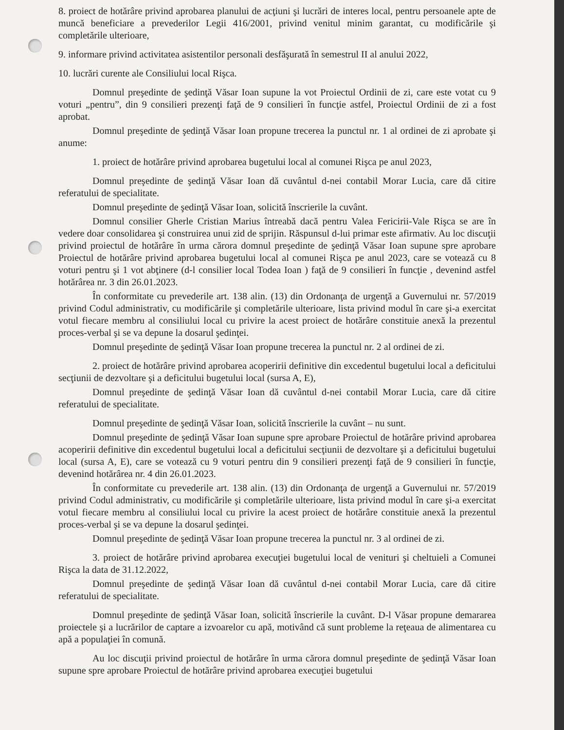8. proiect de hotărâre privind aprobarea planului de acţiuni şi lucrări de interes local, pentru persoanele apte de muncă beneficiare a prevederilor Legii 416/2001, privind venitul minim garantat, cu modificările şi completările ulterioare,
9. informare privind activitatea asistentilor personali desfăşurată în semestrul II al anului 2022,
10. lucrări curente ale Consiliului local Rişca.
Domnul preşedinte de şedinţă Văsar Ioan supune la vot Proiectul Ordinii de zi, care este votat cu 9 voturi „pentru”, din 9 consilieri prezenţi faţă de 9 consilieri în funcţie astfel, Proiectul Ordinii de zi a fost aprobat.
Domnul preşedinte de şedinţă Văsar Ioan propune trecerea la punctul nr. 1 al ordinei de zi aprobate şi anume:
1. proiect de hotărâre privind aprobarea bugetului local al comunei Rişca pe anul 2023,
Domnul preşedinte de şedinţă Văsar Ioan dă cuvântul d-nei contabil Morar Lucia, care dă citire referatului de specialitate.
Domnul preşedinte de şedinţă Văsar Ioan, solicită înscrierile la cuvânt.
Domnul consilier Gherle Cristian Marius întreabă dacă pentru Valea Fericirii-Vale Rişca se are în vedere doar consolidarea şi construirea unui zid de sprijin. Răspunsul d-lui primar este afirmativ. Au loc discuţii privind proiectul de hotărâre în urma cărora domnul preşedinte de şedinţă Văsar Ioan supune spre aprobare Proiectul de hotărâre privind aprobarea bugetului local al comunei Rişca pe anul 2023, care se votează cu 8 voturi pentru şi 1 vot abţinere (d-l consilier local Todea Ioan ) faţă de 9 consilieri în funcţie , devenind astfel hotărârea nr. 3 din 26.01.2023.
În conformitate cu prevederile art. 138 alin. (13) din Ordonanţa de urgenţă a Guvernului nr. 57/2019 privind Codul administrativ, cu modificările şi completările ulterioare, lista privind modul în care şi-a exercitat votul fiecare membru al consiliului local cu privire la acest proiect de hotărâre constituie anexă la prezentul proces-verbal şi se va depune la dosarul şedinţei.
Domnul preşedinte de şedinţă Văsar Ioan propune trecerea la punctul nr. 2 al ordinei de zi.
2. proiect de hotărâre privind aprobarea acoperirii definitive din excedentul bugetului local a deficitului secţiunii de dezvoltare şi a deficitului bugetului local (sursa A, E),
Domnul preşedinte de şedinţă Văsar Ioan dă cuvântul d-nei contabil Morar Lucia, care dă citire referatului de specialitate.
Domnul preşedinte de şedinţă Văsar Ioan, solicită înscrierile la cuvânt – nu sunt.
Domnul preşedinte de şedinţă Văsar Ioan supune spre aprobare Proiectul de hotărâre privind aprobarea acoperirii definitive din excedentul bugetului local a deficitului secţiunii de dezvoltare şi a deficitului bugetului local (sursa A, E), care se votează cu 9 voturi pentru din 9 consilieri prezenţi faţă de 9 consilieri în funcţie, devenind hotărârea nr. 4 din 26.01.2023.
În conformitate cu prevederile art. 138 alin. (13) din Ordonanţa de urgenţă a Guvernului nr. 57/2019 privind Codul administrativ, cu modificările şi completările ulterioare, lista privind modul în care şi-a exercitat votul fiecare membru al consiliului local cu privire la acest proiect de hotărâre constituie anexă la prezentul proces-verbal şi se va depune la dosarul şedinţei.
Domnul preşedinte de şedinţă Văsar Ioan propune trecerea la punctul nr. 3 al ordinei de zi.
3. proiect de hotărâre privind aprobarea execuţiei bugetului local de venituri şi cheltuieli a Comunei Rişca la data de 31.12.2022,
Domnul preşedinte de şedinţă Văsar Ioan dă cuvântul d-nei contabil Morar Lucia, care dă citire referatului de specialitate.
Domnul preşedinte de şedinţă Văsar Ioan, solicită înscrierile la cuvânt. D-l Văsar propune demararea proiectele şi a lucrărilor de captare a izvoarelor cu apă, motivând că sunt probleme la reţeaua de alimentarea cu apă a populaţiei în comună.
Au loc discuţii privind proiectul de hotărâre în urma cărora domnul preşedinte de şedinţă Văsar Ioan supune spre aprobare Proiectul de hotărâre privind aprobarea execuţiei bugetului